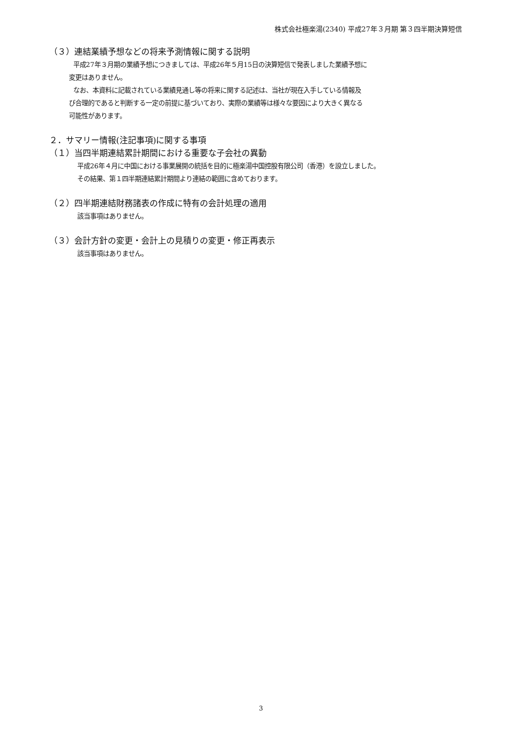株式会社極楽湯(2340) 平成27年３月期 第３四半期決算短信
（３）連結業績予想などの将来予測情報に関する説明
平成27年３月期の業績予想につきましては、平成26年５月15日の決算短信で発表しました業績予想に
変更はありません。
なお、本資料に記載されている業績見通し等の将来に関する記述は、当社が現在入手している情報及
び合理的であると判断する一定の前提に基づいており、実際の業績等は様々な要因により大きく異なる
可能性があります。
２．サマリー情報(注記事項)に関する事項
（１）当四半期連結累計期間における重要な子会社の異動
平成26年４月に中国における事業展開の統括を目的に極楽湯中国控股有限公司（香港）を設立しました。
その結果、第１四半期連結累計期間より連結の範囲に含めております。
（２）四半期連結財務諸表の作成に特有の会計処理の適用
該当事項はありません。
（３）会計方針の変更・会計上の見積りの変更・修正再表示
該当事項はありません。
3